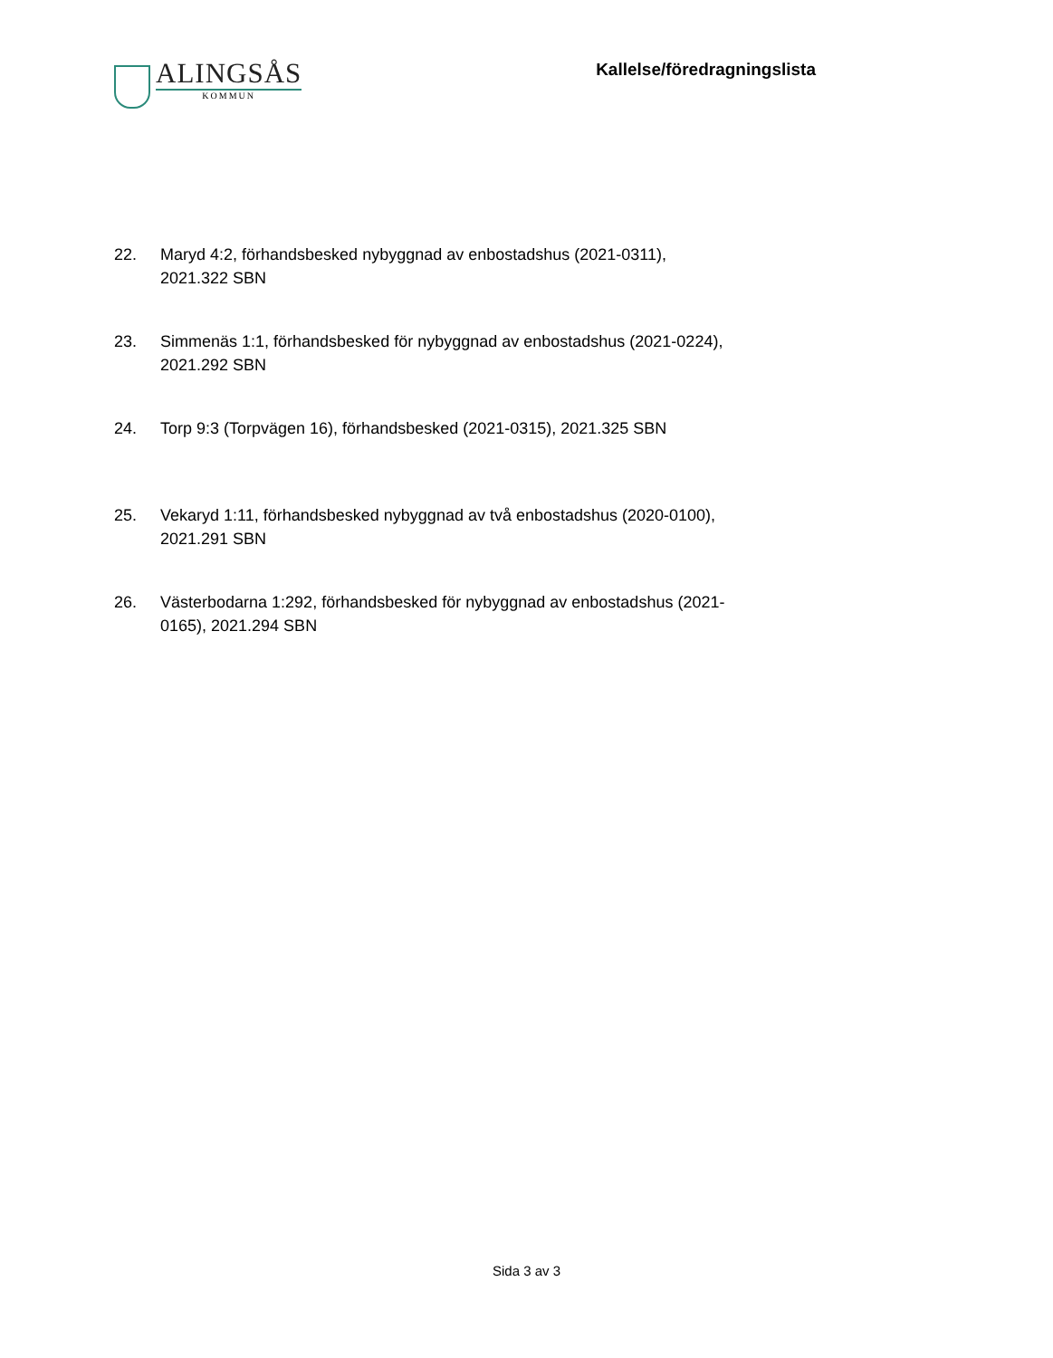ALINGSÅS
KOMMUN
Kallelse/föredragningslista
22. Maryd 4:2, förhandsbesked nybyggnad av enbostadshus (2021-0311), 2021.322 SBN
23. Simmenäs 1:1, förhandsbesked för nybyggnad av enbostadshus (2021-0224), 2021.292 SBN
24. Torp 9:3 (Torpvägen 16), förhandsbesked (2021-0315), 2021.325 SBN
25. Vekaryd 1:11, förhandsbesked nybyggnad av två enbostadshus (2020-0100), 2021.291 SBN
26. Västerbodarna 1:292, förhandsbesked för nybyggnad av enbostadshus (2021-0165), 2021.294 SBN
Sida 3 av 3